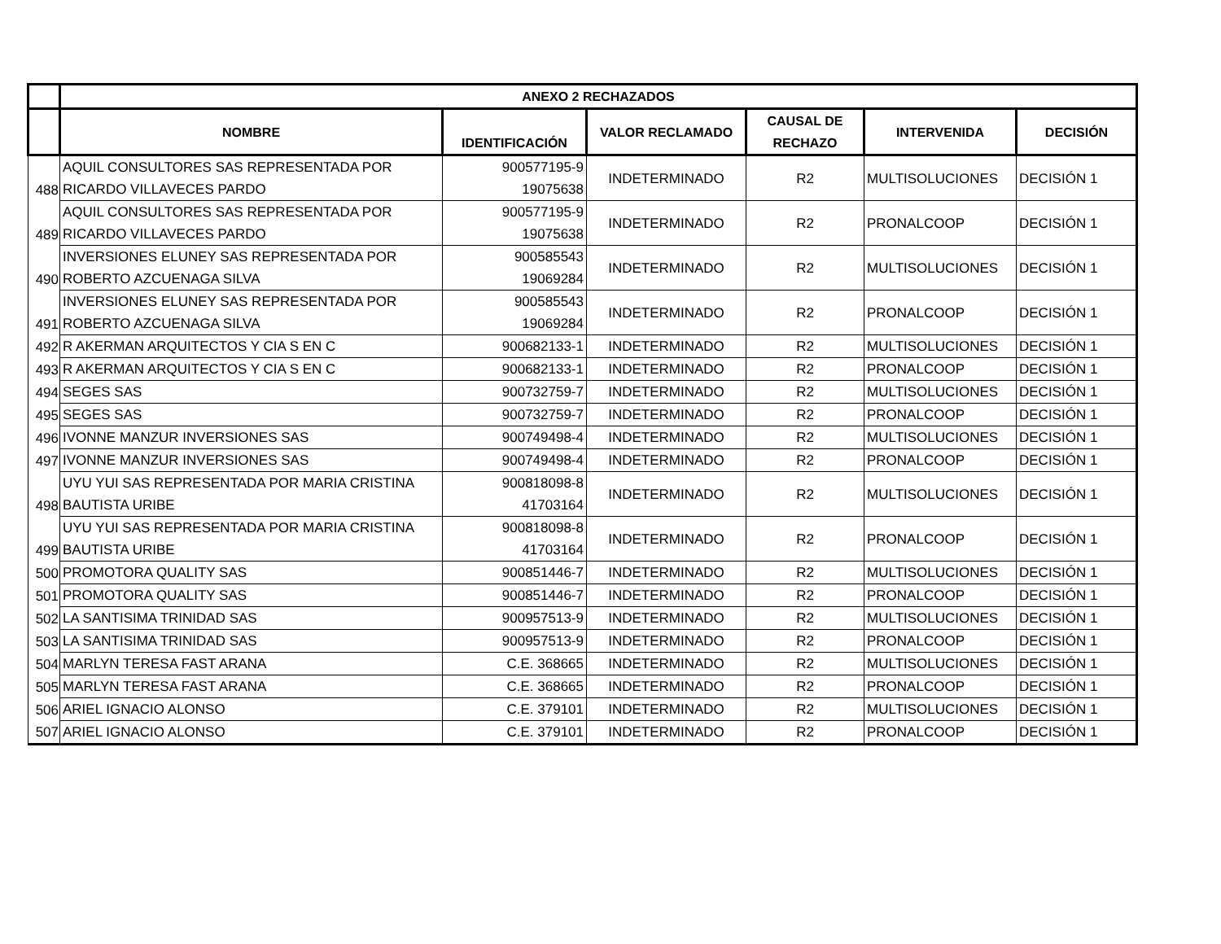| | ANEXO 2 RECHAZADOS | | | | | |
| --- | --- | --- | --- | --- | --- | --- |
| | NOMBRE | IDENTIFICACIÓN | VALOR RECLAMADO | CAUSAL DE RECHAZO | INTERVENIDA | DECISIÓN |
| 488 | AQUIL CONSULTORES SAS REPRESENTADA POR RICARDO VILLAVECES PARDO | 900577195-9 19075638 | INDETERMINADO | R2 | MULTISOLUCIONES | DECISIÓN 1 |
| 489 | AQUIL CONSULTORES SAS REPRESENTADA POR RICARDO VILLAVECES PARDO | 900577195-9 19075638 | INDETERMINADO | R2 | PRONALCOOP | DECISIÓN 1 |
| 490 | INVERSIONES ELUNEY SAS REPRESENTADA POR ROBERTO AZCUENAGA SILVA | 900585543 19069284 | INDETERMINADO | R2 | MULTISOLUCIONES | DECISIÓN 1 |
| 491 | INVERSIONES ELUNEY SAS REPRESENTADA POR ROBERTO AZCUENAGA SILVA | 900585543 19069284 | INDETERMINADO | R2 | PRONALCOOP | DECISIÓN 1 |
| 492 | R AKERMAN ARQUITECTOS Y CIA S EN C | 900682133-1 | INDETERMINADO | R2 | MULTISOLUCIONES | DECISIÓN 1 |
| 493 | R AKERMAN ARQUITECTOS Y CIA S EN C | 900682133-1 | INDETERMINADO | R2 | PRONALCOOP | DECISIÓN 1 |
| 494 | SEGES SAS | 900732759-7 | INDETERMINADO | R2 | MULTISOLUCIONES | DECISIÓN 1 |
| 495 | SEGES SAS | 900732759-7 | INDETERMINADO | R2 | PRONALCOOP | DECISIÓN 1 |
| 496 | IVONNE MANZUR INVERSIONES SAS | 900749498-4 | INDETERMINADO | R2 | MULTISOLUCIONES | DECISIÓN 1 |
| 497 | IVONNE MANZUR INVERSIONES SAS | 900749498-4 | INDETERMINADO | R2 | PRONALCOOP | DECISIÓN 1 |
| 498 | UYU YUI SAS REPRESENTADA POR MARIA CRISTINA BAUTISTA URIBE | 900818098-8 41703164 | INDETERMINADO | R2 | MULTISOLUCIONES | DECISIÓN 1 |
| 499 | UYU YUI SAS REPRESENTADA POR MARIA CRISTINA BAUTISTA URIBE | 900818098-8 41703164 | INDETERMINADO | R2 | PRONALCOOP | DECISIÓN 1 |
| 500 | PROMOTORA QUALITY SAS | 900851446-7 | INDETERMINADO | R2 | MULTISOLUCIONES | DECISIÓN 1 |
| 501 | PROMOTORA QUALITY SAS | 900851446-7 | INDETERMINADO | R2 | PRONALCOOP | DECISIÓN 1 |
| 502 | LA SANTISIMA TRINIDAD SAS | 900957513-9 | INDETERMINADO | R2 | MULTISOLUCIONES | DECISIÓN 1 |
| 503 | LA SANTISIMA TRINIDAD SAS | 900957513-9 | INDETERMINADO | R2 | PRONALCOOP | DECISIÓN 1 |
| 504 | MARLYN TERESA FAST ARANA | C.E. 368665 | INDETERMINADO | R2 | MULTISOLUCIONES | DECISIÓN 1 |
| 505 | MARLYN TERESA FAST ARANA | C.E. 368665 | INDETERMINADO | R2 | PRONALCOOP | DECISIÓN 1 |
| 506 | ARIEL IGNACIO ALONSO | C.E. 379101 | INDETERMINADO | R2 | MULTISOLUCIONES | DECISIÓN 1 |
| 507 | ARIEL IGNACIO ALONSO | C.E. 379101 | INDETERMINADO | R2 | PRONALCOOP | DECISIÓN 1 |